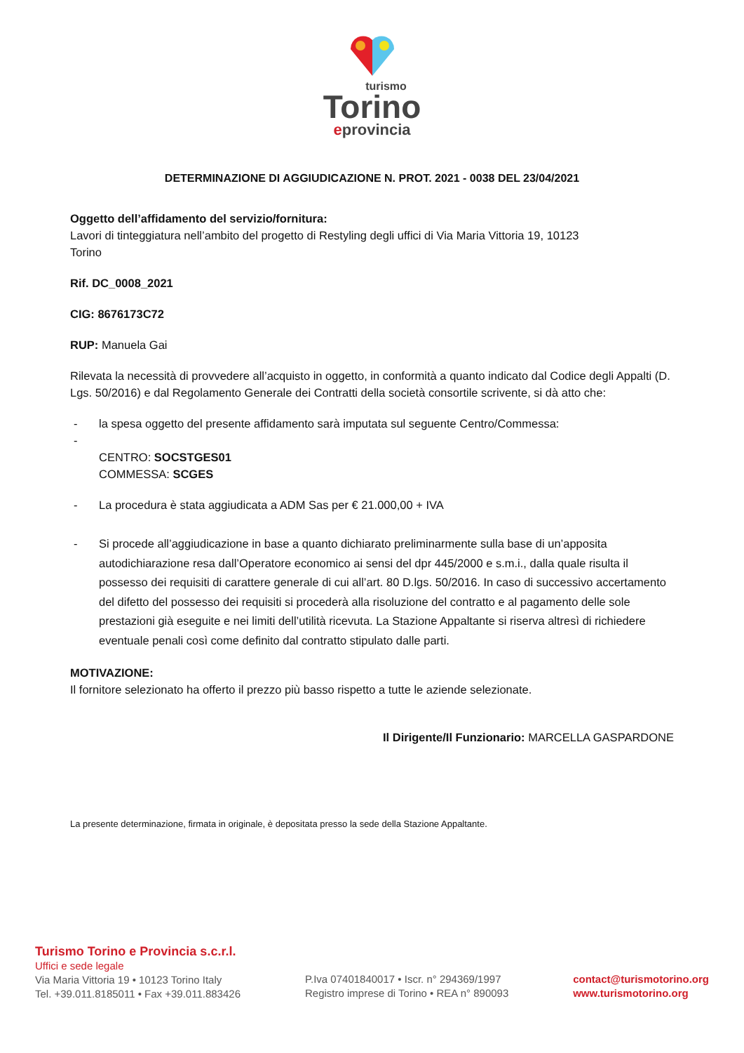turismo
Torino
eprovincia
DETERMINAZIONE DI AGGIUDICAZIONE N. PROT. 2021 - 0038 DEL 23/04/2021
Oggetto dell’affidamento del servizio/fornitura:
Lavori di tinteggiatura nell’ambito del progetto di Restyling degli uffici di Via Maria Vittoria 19, 10123
Torino
Rif. DC_0008_2021
CIG: 8676173C72
RUP: Manuela Gai
Rilevata la necessità di provvedere all’acquisto in oggetto, in conformità a quanto indicato dal Codice degli Appalti (D. Lgs. 50/2016) e dal Regolamento Generale dei Contratti della società consortile scrivente, si dà atto che:
- la spesa oggetto del presente affidamento sarà imputata sul seguente Centro/Commessa:
-
CENTRO: SOCSTGES01
COMMESSA: SCGES
- La procedura è stata aggiudicata a ADM Sas per € 21.000,00 + IVA
- Si procede all’aggiudicazione in base a quanto dichiarato preliminarmente sulla base di un’apposita autodichiarazione resa dall’Operatore economico ai sensi del dpr 445/2000 e s.m.i., dalla quale risulta il possesso dei requisiti di carattere generale di cui all’art. 80 D.lgs. 50/2016. In caso di successivo accertamento del difetto del possesso dei requisiti si procederà alla risoluzione del contratto e al pagamento delle sole prestazioni già eseguite e nei limiti dell’utilità ricevuta. La Stazione Appaltante si riserva altresì di richiedere eventuale penali così come definito dal contratto stipulato dalle parti.
MOTIVAZIONE:
Il fornitore selezionato ha offerto il prezzo più basso rispetto a tutte le aziende selezionate.
Il Dirigente/Il Funzionario: MARCELLA GASPARDONE
La presente determinazione, firmata in originale, è depositata presso la sede della Stazione Appaltante.
Turismo Torino e Provincia s.c.r.l.
Uffici e sede legale
Via Maria Vittoria 19 • 10123 Torino Italy
Tel. +39.011.8185011 • Fax +39.011.883426
P.Iva 07401840017 • Iscr. n° 294369/1997
Registro imprese di Torino • REA n° 890093
contact@turismotorino.org
www.turismotorino.org